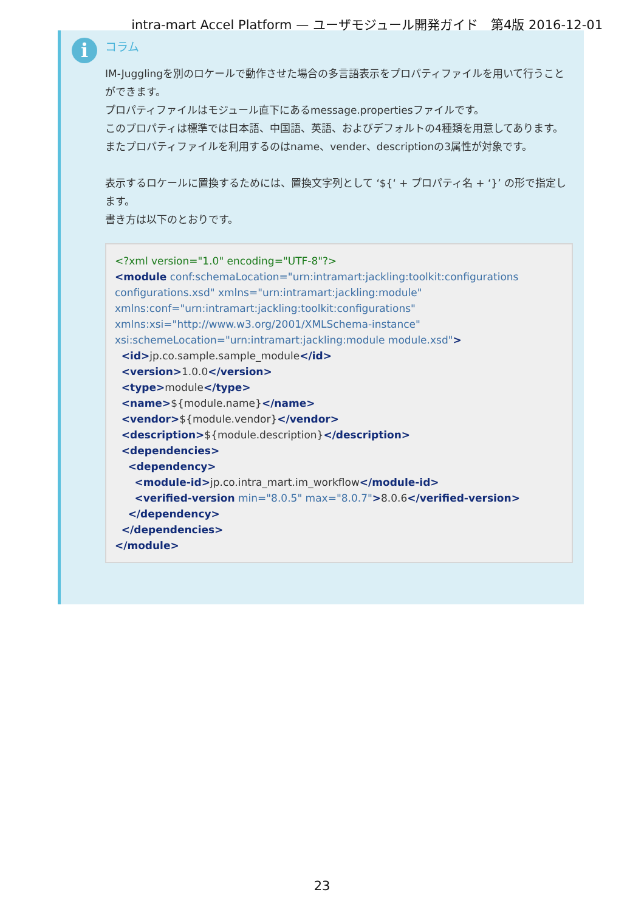intra-mart Accel Platform — ユーザモジュール開発ガイド　第4版 2016-12-01
i コラム
IM-Jugglingを別のロケールで動作させた場合の多言語表示をプロパティファイルを用いて行うことができます。
プロパティファイルはモジュール直下にあるmessage.propertiesファイルです。
このプロパティは標準では日本語、中国語、英語、およびデフォルトの4種類を用意してあります。
またプロパティファイルを利用するのはname、vender、descriptionの3属性が対象です。
表示するロケールに置換するためには、置換文字列として ‘${‘ + プロパティ名 + ‘}’ の形で指定します。
書き方は以下のとおりです。
<?xml version="1.0" encoding="UTF-8"?>
<module conf:schemaLocation="urn:intramart:jackling:toolkit:configurations configurations.xsd" xmlns="urn:intramart:jackling:module" xmlns:conf="urn:intramart:jackling:toolkit:configurations" xmlns:xsi="http://www.w3.org/2001/XMLSchema-instance" xsi:schemeLocation="urn:intramart:jackling:module module.xsd">
<id>jp.co.sample.sample_module</id>
<version>1.0.0</version>
<type>module</type>
<name>${module.name}</name>
<vendor>${module.vendor}</vendor>
<description>${module.description}</description>
<dependencies>
<dependency>
<module-id>jp.co.intra_mart.im_workflow</module-id>
<verified-version min="8.0.5" max="8.0.7">8.0.6</verified-version>
</dependency>
</dependencies>
</module>
23